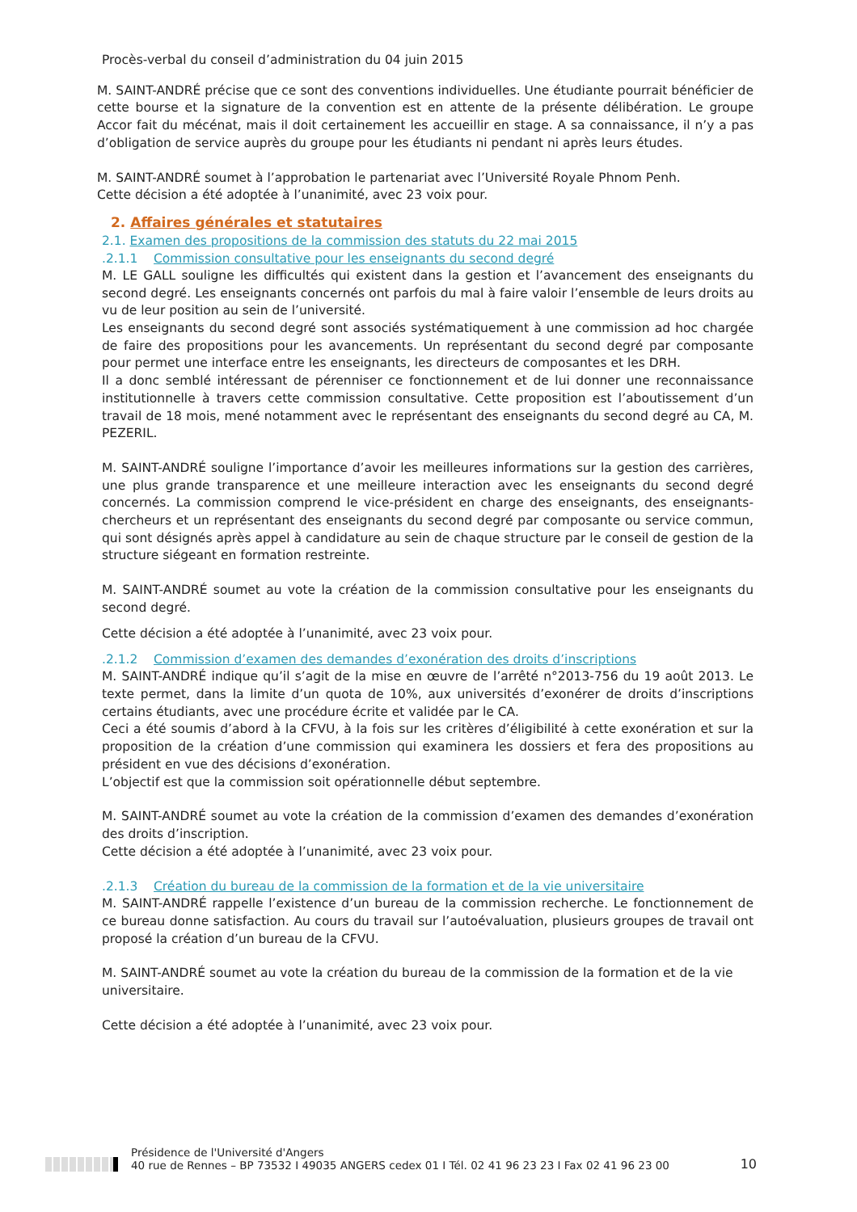Procès-verbal du conseil d’administration du 04 juin 2015
M. SAINT-ANDRÉ précise que ce sont des conventions individuelles. Une étudiante pourrait bénéficier de cette bourse et la signature de la convention est en attente de la présente délibération. Le groupe Accor fait du mécénat, mais il doit certainement les accueillir en stage. A sa connaissance, il n’y a pas d’obligation de service auprès du groupe pour les étudiants ni pendant ni après leurs études.
M. SAINT-ANDRÉ soumet à l’approbation le partenariat avec l’Université Royale Phnom Penh.
Cette décision a été adoptée à l’unanimité, avec 23 voix pour.
2. Affaires générales et statutaires
2.1. Examen des propositions de la commission des statuts du 22 mai 2015
.2.1.1 Commission consultative pour les enseignants du second degré
M. LE GALL souligne les difficultés qui existent dans la gestion et l’avancement des enseignants du second degré. Les enseignants concernés ont parfois du mal à faire valoir l’ensemble de leurs droits au vu de leur position au sein de l’université.
Les enseignants du second degré sont associés systématiquement à une commission ad hoc chargée de faire des propositions pour les avancements. Un représentant du second degré par composante pour permet une interface entre les enseignants, les directeurs de composantes et les DRH.
Il a donc semblé intéressant de pérenniser ce fonctionnement et de lui donner une reconnaissance institutionnelle à travers cette commission consultative. Cette proposition est l’aboutissement d’un travail de 18 mois, mené notamment avec le représentant des enseignants du second degré au CA, M. PEZERIL.
M. SAINT-ANDRÉ souligne l’importance d’avoir les meilleures informations sur la gestion des carrières, une plus grande transparence et une meilleure interaction avec les enseignants du second degré concernés. La commission comprend le vice-président en charge des enseignants, des enseignants-chercheurs et un représentant des enseignants du second degré par composante ou service commun, qui sont désignés après appel à candidature au sein de chaque structure par le conseil de gestion de la structure siégeant en formation restreinte.
M. SAINT-ANDRÉ soumet au vote la création de la commission consultative pour les enseignants du second degré.
Cette décision a été adoptée à l’unanimité, avec 23 voix pour.
.2.1.2 Commission d’examen des demandes d’exonération des droits d’inscriptions
M. SAINT-ANDRÉ indique qu’il s’agit de la mise en œuvre de l’arrêté n°2013-756 du 19 août 2013. Le texte permet, dans la limite d’un quota de 10%, aux universités d’exonérer de droits d’inscriptions certains étudiants, avec une procédure écrite et validée par le CA.
Ceci a été soumis d’abord à la CFVU, à la fois sur les critères d’éligibilité à cette exonération et sur la proposition de la création d’une commission qui examinera les dossiers et fera des propositions au président en vue des décisions d’exonération.
L’objectif est que la commission soit opérationnelle début septembre.
M. SAINT-ANDRÉ soumet au vote la création de la commission d’examen des demandes d’exonération des droits d’inscription.
Cette décision a été adoptée à l’unanimité, avec 23 voix pour.
.2.1.3 Création du bureau de la commission de la formation et de la vie universitaire
M. SAINT-ANDRÉ rappelle l’existence d’un bureau de la commission recherche. Le fonctionnement de ce bureau donne satisfaction. Au cours du travail sur l’autoévaluation, plusieurs groupes de travail ont proposé la création d’un bureau de la CFVU.
M. SAINT-ANDRÉ soumet au vote la création du bureau de la commission de la formation et de la vie universitaire.
Cette décision a été adoptée à l’unanimité, avec 23 voix pour.
Présidence de l'Université d'Angers
40 rue de Rennes – BP 73532 I 49035 ANGERS cedex 01 I Tél. 02 41 96 23 23 I Fax 02 41 96 23 00
10